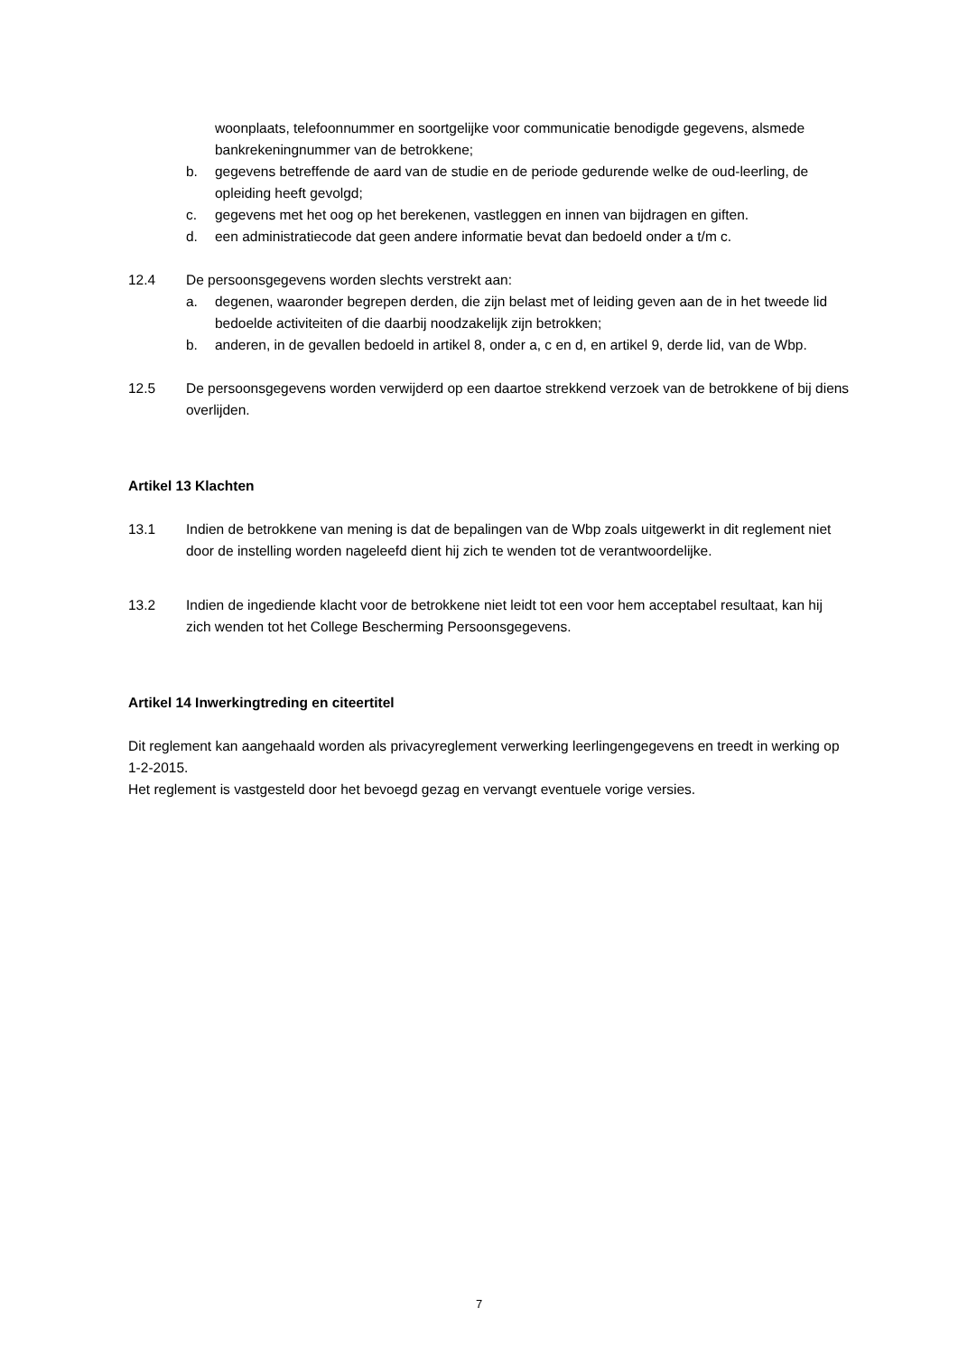woonplaats, telefoonnummer en soortgelijke voor communicatie benodigde gegevens, alsmede bankrekeningnummer van de betrokkene;
b. gegevens betreffende de aard van de studie en de periode gedurende welke de oud-leerling, de opleiding heeft gevolgd;
c. gegevens met het oog op het berekenen, vastleggen en innen van bijdragen en giften.
d. een administratiecode dat geen andere informatie bevat dan bedoeld onder a t/m c.
12.4 De persoonsgegevens worden slechts verstrekt aan:
a. degenen, waaronder begrepen derden, die zijn belast met of leiding geven aan de in het tweede lid bedoelde activiteiten of die daarbij noodzakelijk zijn betrokken;
b. anderen, in de gevallen bedoeld in artikel 8, onder a, c en d, en artikel 9, derde lid, van de Wbp.
12.5 De persoonsgegevens worden verwijderd op een daartoe strekkend verzoek van de betrokkene of bij diens overlijden.
Artikel 13 Klachten
13.1 Indien de betrokkene van mening is dat de bepalingen van de Wbp zoals uitgewerkt in dit reglement niet door de instelling worden nageleefd dient hij zich te wenden tot de verantwoordelijke.
13.2 Indien de ingediende klacht voor de betrokkene niet leidt tot een voor hem acceptabel resultaat, kan hij zich wenden tot het College Bescherming Persoonsgegevens.
Artikel 14 Inwerkingtreding en citeertitel
Dit reglement kan aangehaald worden als privacyreglement verwerking leerlingengegevens en treedt in werking op 1-2-2015.
Het reglement is vastgesteld door het bevoegd gezag en vervangt eventuele vorige versies.
7